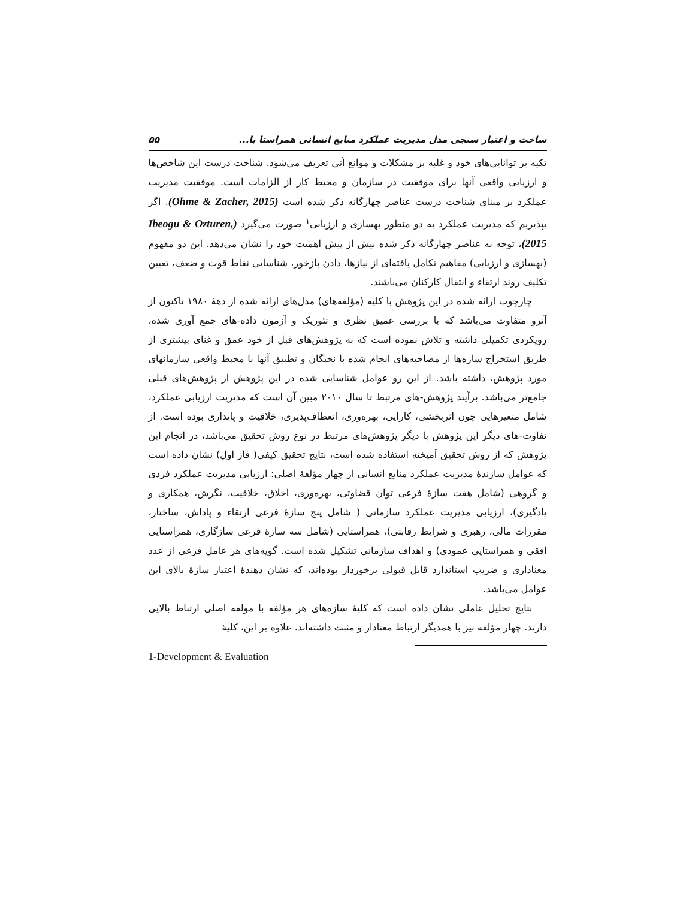ساخت و اعتبار سنجی مدل مدیریت عملکرد منابع انسانی همراستا با... ۵۵
تکیه بر توانایی‌های خود و غلبه بر مشکلات و موانع آتی تعریف می‌شود. شناخت درست این شاخص‌ها و ارزیابی واقعی آنها برای موفقیت در سازمان و محیط کار از الزامات است. موفقیت مدیریت عملکرد بر مبنای شناخت درست عناصر چهارگانه ذکر شده است (Ohme & Zacher, 2015). اگر بپذیریم که مدیریت عملکرد به دو منظور بهسازی و ارزیابی<sup>۱</sup> صورت می‌گیرد (Ibeogu & Ozturen, 2015)، توجه به عناصر چهارگانه ذکر شده بیش از پیش اهمیت خود را نشان می‌دهد. این دو مفهوم (بهسازی و ارزیابی) مفاهیم تکامل یافته‌ای از نیازها، دادن بازخور، شناسایی نقاط قوت و ضعف، تعیین تکلیف روند ارتقاء و انتقال کارکنان می‌باشند.
چارچوب ارائه شده در این پژوهش با کلیه (مؤلفه‌های) مدل‌های ارائه شده از دهۀ ۱۹۸۰ تاکنون از آنرو متفاوت می‌باشد که با بررسی عمیق نظری و تئوریک و آزمون داده-های جمع آوری شده، رویکردی تکمیلی داشته و تلاش نموده است که به پژوهش‌های قبل از خود عمق و غنای بیشتری از طریق استخراج سازه‌ها از مصاحبه‌های انجام شده با نخبگان و تطبیق آنها با محیط واقعی سازمانهای مورد پژوهش، داشته باشد. از این رو عوامل شناسایی شده در این پژوهش از پژوهش‌های قبلی جامع‌تر می‌باشد. برآیند پژوهش-های مرتبط تا سال ۲۰۱۰ مبین آن است که مدیریت ارزیابی عملکرد، شامل متغیرهایی چون اثربخشی، کارایی، بهره‌وری، انعطاف‌پذیری، خلاقیت و پایداری بوده است. از تفاوت-های دیگر این پژوهش با دیگر پژوهش‌های مرتبط در نوع روش تحقیق می‌باشد، در انجام این پژوهش که از روش تحقیق آمیخته استفاده شده است، نتایج تحقیق کیفی( فاز اول) نشان داده است که عوامل سازندۀ مدیریت عملکرد منابع انسانی از چهار مؤلفۀ اصلی: ارزیابی مدیریت عملکرد فردی و گروهی (شامل هفت سازۀ فرعی توان قضاوتی، بهره‌وری، اخلاق، خلاقیت، نگرش، همکاری و یادگیری)، ارزیابی مدیریت عملکرد سازمانی ( شامل پنج سازۀ فرعی ارتقاء و پاداش، ساختار، مقررات مالی، رهبری و شرایط رقابتی)، همراستایی (شامل سه سازۀ فرعی سازگاری، همراستایی افقی و همراستایی عمودی) و اهداف سازمانی تشکیل شده است. گویه‌های هر عامل فرعی از عدد معناداری و ضریب استاندارد قابل قبولی برخوردار بوده‌اند، که نشان دهندۀ اعتبار سازۀ بالای این عوامل می‌باشد.
نتایج تحلیل عاملی نشان داده است که کلیۀ سازه‌های هر مؤلفه با مولفه اصلی ارتباط بالایی دارند. چهار مؤلفه نیز با همدیگر ارتباط معنادار و مثبت داشته‌اند. علاوه بر این، کلیۀ
1-Development & Evaluation